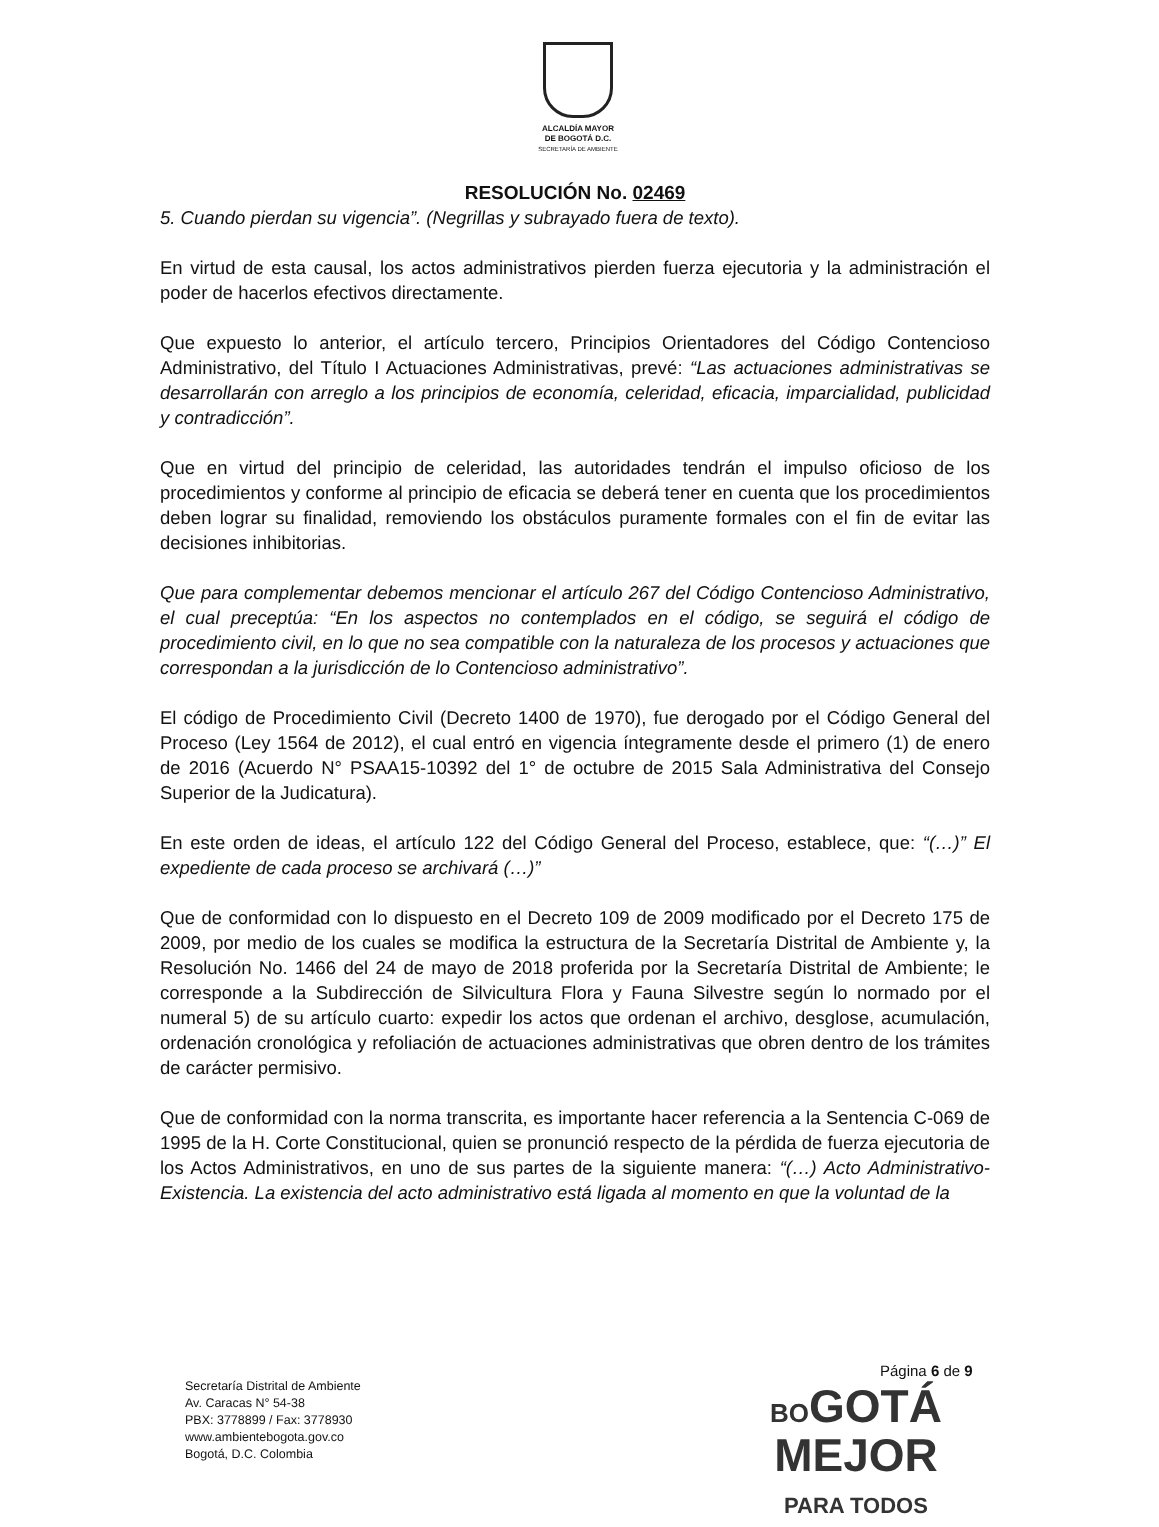ALCALDÍA MAYOR
DE BOGOTÁ D.C.
SECRETARÍA DE AMBIENTE
RESOLUCIÓN No. 02469
5. Cuando pierdan su vigencia”. (Negrillas y subrayado fuera de texto).
En virtud de esta causal, los actos administrativos pierden fuerza ejecutoria y la administración el poder de hacerlos efectivos directamente.
Que expuesto lo anterior, el artículo tercero, Principios Orientadores del Código Contencioso Administrativo, del Título I Actuaciones Administrativas, prevé: “Las actuaciones administrativas se desarrollarán con arreglo a los principios de economía, celeridad, eficacia, imparcialidad, publicidad y contradicción”.
Que en virtud del principio de celeridad, las autoridades tendrán el impulso oficioso de los procedimientos y conforme al principio de eficacia se deberá tener en cuenta que los procedimientos deben lograr su finalidad, removiendo los obstáculos puramente formales con el fin de evitar las decisiones inhibitorias.
Que para complementar debemos mencionar el artículo 267 del Código Contencioso Administrativo, el cual preceptúa: “En los aspectos no contemplados en el código, se seguirá el código de procedimiento civil, en lo que no sea compatible con la naturaleza de los procesos y actuaciones que correspondan a la jurisdicción de lo Contencioso administrativo”.
El código de Procedimiento Civil (Decreto 1400 de 1970), fue derogado por el Código General del Proceso (Ley 1564 de 2012), el cual entró en vigencia íntegramente desde el primero (1) de enero de 2016 (Acuerdo N° PSAA15-10392 del 1° de octubre de 2015 Sala Administrativa del Consejo Superior de la Judicatura).
En este orden de ideas, el artículo 122 del Código General del Proceso, establece, que: “(…)” El expediente de cada proceso se archivará (…)”
Que de conformidad con lo dispuesto en el Decreto 109 de 2009 modificado por el Decreto 175 de 2009, por medio de los cuales se modifica la estructura de la Secretaría Distrital de Ambiente y, la Resolución No. 1466 del 24 de mayo de 2018 proferida por la Secretaría Distrital de Ambiente; le corresponde a la Subdirección de Silvicultura Flora y Fauna Silvestre según lo normado por el numeral 5) de su artículo cuarto: expedir los actos que ordenan el archivo, desglose, acumulación, ordenación cronológica y refoliación de actuaciones administrativas que obren dentro de los trámites de carácter permisivo.
Que de conformidad con la norma transcrita, es importante hacer referencia a la Sentencia C-069 de 1995 de la H. Corte Constitucional, quien se pronunció respecto de la pérdida de fuerza ejecutoria de los Actos Administrativos, en uno de sus partes de la siguiente manera: “(…) Acto Administrativo-Existencia. La existencia del acto administrativo está ligada al momento en que la voluntad de la
Página 6 de 9
Secretaría Distrital de Ambiente
Av. Caracas N° 54-38
PBX: 3778899 / Fax: 3778930
www.ambientebogota.gov.co
Bogotá, D.C. Colombia
BOGOTÁ
MEJOR
PARA TODOS